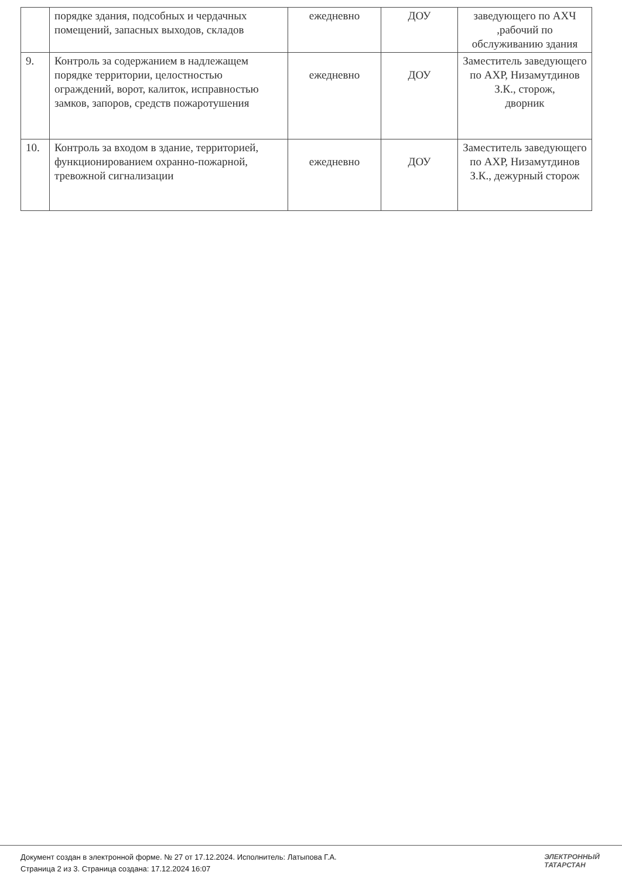| | порядке здания, подсобных и чердачных помещений, запасных выходов, складов | ежедневно | ДОУ | заведующего по АХЧ ,рабочий по обслуживанию здания |
| 9. | Контроль за содержанием в надлежащем порядке территории, целостностью ограждений, ворот, калиток, исправностью замков, запоров, средств пожаротушения | ежедневно | ДОУ | Заместитель заведующего по АХР, Низамутдинов З.К., сторож, дворник |
| 10. | Контроль за входом в здание, территорией, функционированием охранно-пожарной, тревожной сигнализации | ежедневно | ДОУ | Заместитель заведующего по АХР, Низамутдинов З.К., дежурный сторож |
Документ создан в электронной форме. № 27 от 17.12.2024. Исполнитель: Латыпова Г.А.
Страница 2 из 3. Страница создана: 17.12.2024 16:07
ЭЛЕКТРОННЫЙ
ТАТАРСТАН